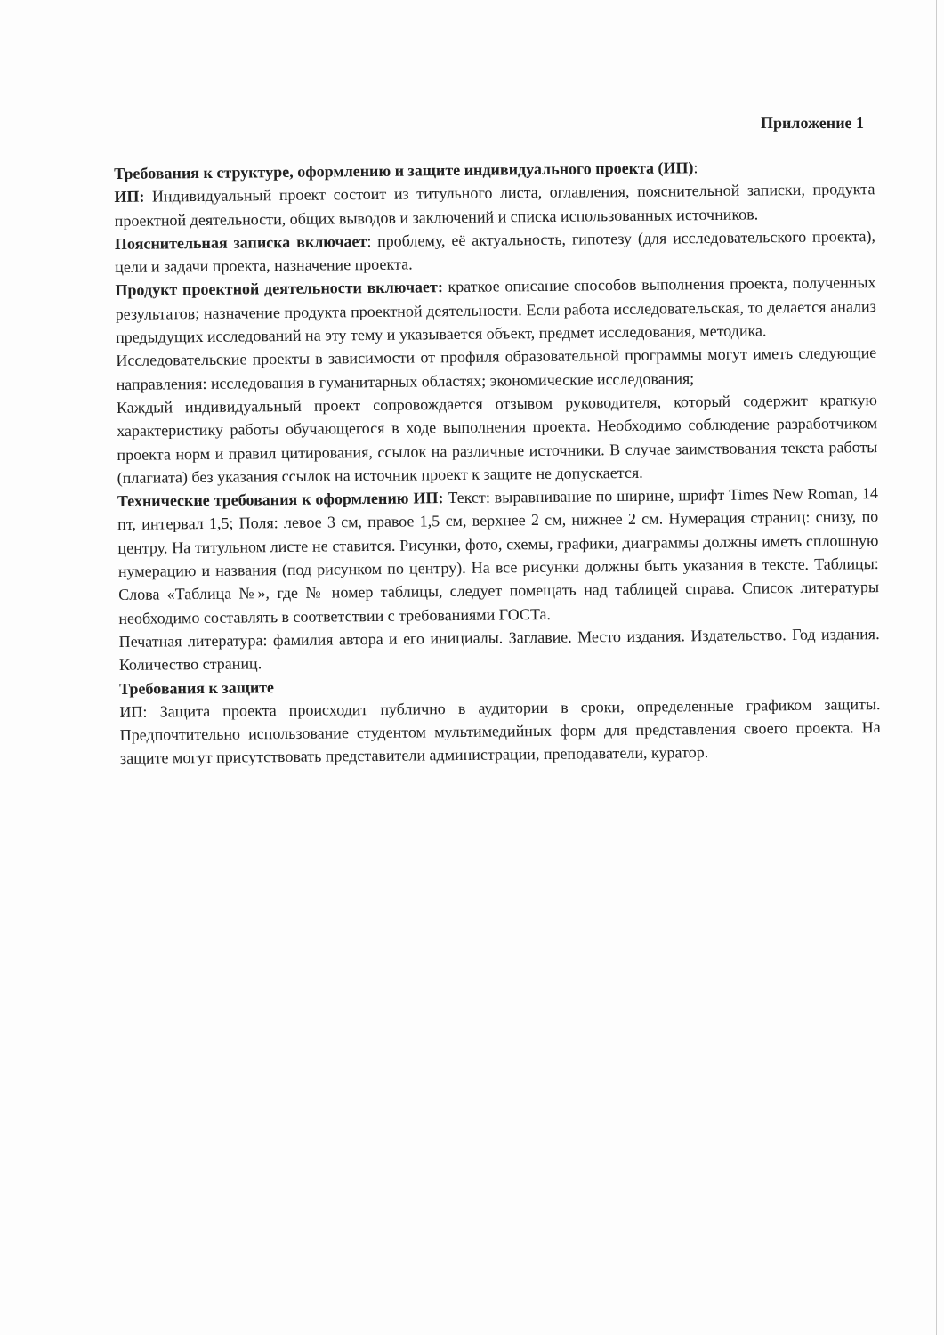Приложение 1
Требования к структуре, оформлению и защите индивидуального проекта (ИП):
ИП: Индивидуальный проект состоит из титульного листа, оглавления, пояснительной записки, продукта проектной деятельности, общих выводов и заключений и списка использованных источников.
Пояснительная записка включает: проблему, её актуальность, гипотезу (для исследовательского проекта), цели и задачи проекта, назначение проекта.
Продукт проектной деятельности включает: краткое описание способов выполнения проекта, полученных результатов; назначение продукта проектной деятельности. Если работа исследовательская, то делается анализ предыдущих исследований на эту тему и указывается объект, предмет исследования, методика.
Исследовательские проекты в зависимости от профиля образовательной программы могут иметь следующие направления: исследования в гуманитарных областях; экономические исследования;
Каждый индивидуальный проект сопровождается отзывом руководителя, который содержит краткую характеристику работы обучающегося в ходе выполнения проекта. Необходимо соблюдение разработчиком проекта норм и правил цитирования, ссылок на различные источники. В случае заимствования текста работы (плагиата) без указания ссылок на источник проект к защите не допускается.
Технические требования к оформлению ИП: Текст: выравнивание по ширине, шрифт Times New Roman, 14 пт, интервал 1,5; Поля: левое 3 см, правое 1,5 см, верхнее 2 см, нижнее 2 см. Нумерация страниц: снизу, по центру. На титульном листе не ставится. Рисунки, фото, схемы, графики, диаграммы должны иметь сплошную нумерацию и названия (под рисунком по центру). На все рисунки должны быть указания в тексте. Таблицы: Слова «Таблица №», где № номер таблицы, следует помещать над таблицей справа. Список литературы необходимо составлять в соответствии с требованиями ГОСТа.
Печатная литература: фамилия автора и его инициалы. Заглавие. Место издания. Издательство. Год издания. Количество страниц.
Требования к защите
ИП: Защита проекта происходит публично в аудитории в сроки, определенные графиком защиты. Предпочтительно использование студентом мультимедийных форм для представления своего проекта. На защите могут присутствовать представители администрации, преподаватели, куратор.